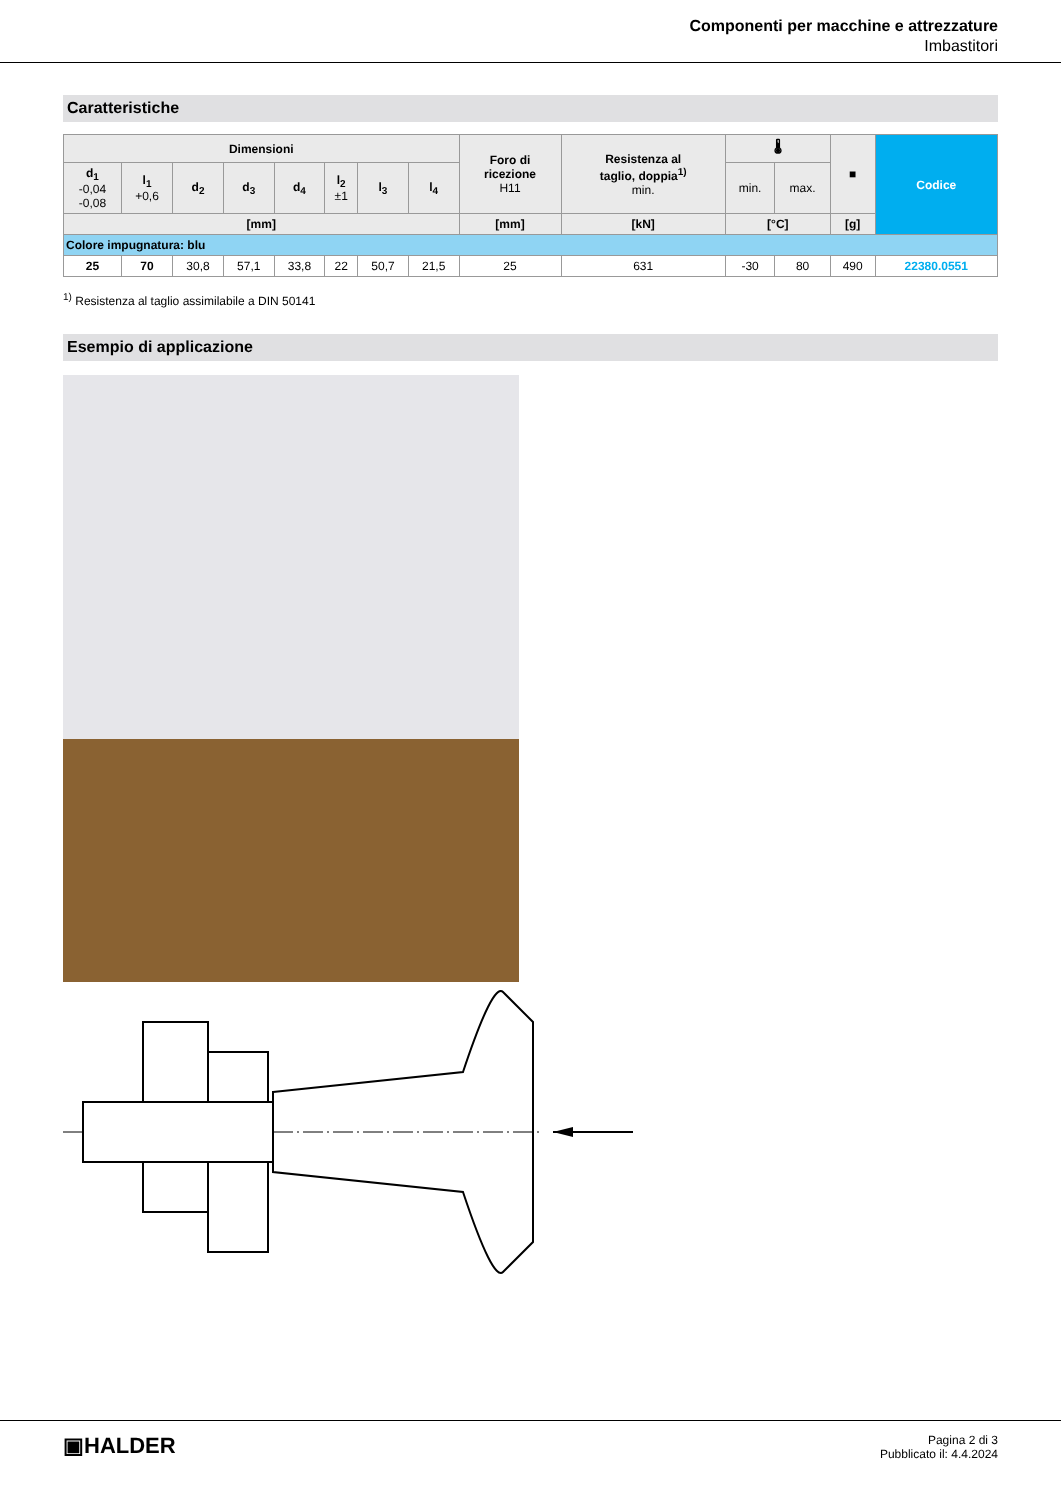Componenti per macchine e attrezzature
Imbastitori
Caratteristiche
| Dimensioni | | | | | | | | Foro di ricezione H11 | Resistenza al taglio, doppia<sup>1)</sup> min. | 🌡 | | ■ | Codice |
| --- | --- | --- | --- | --- | --- | --- | --- | --- | --- | --- | --- | --- | --- |
| d<sub>1</sub> -0,04 -0,08 | l<sub>1</sub> +0,6 | d<sub>2</sub> | d<sub>3</sub> | d<sub>4</sub> | l<sub>2</sub> ±1 | l<sub>3</sub> | l<sub>4</sub> | | | min. | max. | | |
| [mm] | | | | | | | | [mm] | [kN] | [°C] | | [g] | |
| Colore impugnatura: blu | | | | | | | | | | | | | |
| 25 | 70 | 30,8 | 57,1 | 33,8 | 22 | 50,7 | 21,5 | 25 | 631 | -30 | 80 | 490 | 22380.0551 |
<sup>1)</sup> Resistenza al taglio assimilabile a DIN 50141
Esempio di applicazione
▣HALDER
Pagina 2 di 3
Pubblicato il: 4.4.2024